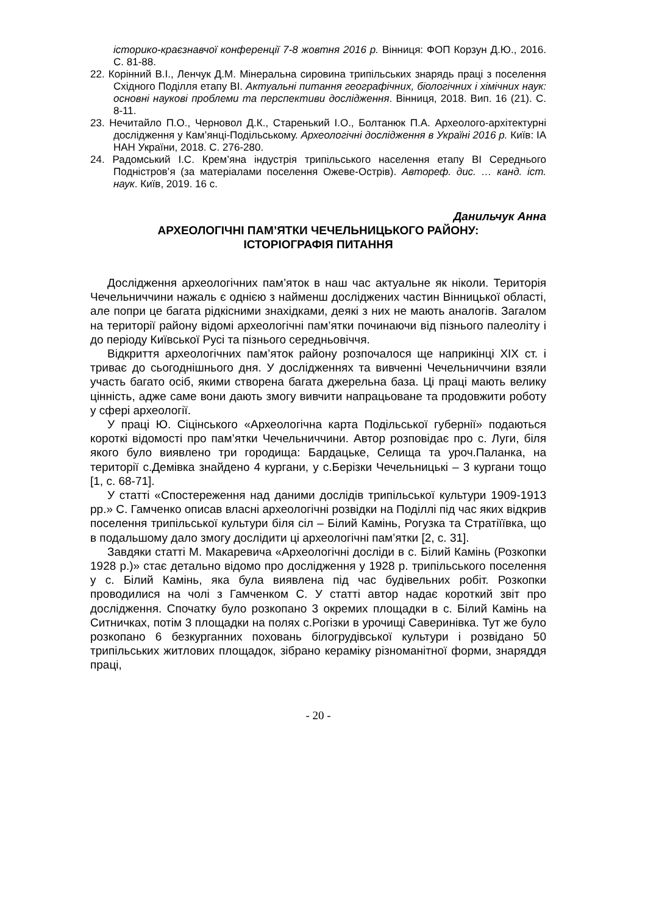історико-краєзнавчої конференції 7-8 жовтня 2016 р. Вінниця: ФОП Корзун Д.Ю., 2016. С. 81-88.
22. Корінний В.І., Ленчук Д.М. Мінеральна сировина трипільських знарядь праці з поселення Східного Поділля етапу BI. Актуальні питання географічних, біологічних і хімічних наук: основні наукові проблеми та перспективи дослідження. Вінниця, 2018. Вип. 16 (21). С. 8-11.
23. Нечитайло П.О., Черновол Д.К., Старенький І.О., Болтанюк П.А. Археолого-архітектурні дослідження у Кам’янці-Подільському. Археологічні дослідження в Україні 2016 р. Київ: ІА НАН України, 2018. С. 276-280.
24. Радомський І.С. Крем’яна індустрія трипільського населення етапу BI Середнього Подністров’я (за матеріалами поселення Ожеве-Острів). Автореф. дис. … канд. іст. наук. Київ, 2019. 16 с.
Данильчук Анна
АРХЕОЛОГІЧНІ ПАМ’ЯТКИ ЧЕЧЕЛЬНИЦЬКОГО РАЙОНУ:
ІСТОРІОГРАФІЯ ПИТАННЯ
Дослідження археологічних пам’яток в наш час актуальне як ніколи. Територія Чечельниччини нажаль є однією з найменш досліджених частин Вінницької області, але попри це багата рідкісними знахідками, деякі з них не мають аналогів. Загалом на території району відомі археологічні пам’ятки починаючи від пізнього палеоліту і до періоду Київської Русі та пізнього середньовіччя.
Відкриття археологічних пам’яток району розпочалося ще наприкінці ХІХ ст. і триває до сьогоднішнього дня. У дослідженнях та вивченні Чечельниччини взяли участь багато осіб, якими створена багата джерельна база. Ці праці мають велику цінність, адже саме вони дають змогу вивчити напрацьоване та продовжити роботу у сфері археології.
У праці Ю. Сіцінського «Археологічна карта Подільської губернії» подаються короткі відомості про пам’ятки Чечельниччини. Автор розповідає про с. Луги, біля якого було виявлено три городища: Бардацьке, Селища та уроч.Паланка, на території с.Демівка знайдено 4 кургани, у с.Берізки Чечельницькі – 3 кургани тощо [1, с. 68-71].
У статті «Спостереження над даними дослідів трипільської культури 1909-1913 рр.» С. Гамченко описав власні археологічні розвідки на Поділлі під час яких відкрив поселення трипільської культури біля сіл – Білий Камінь, Рогузка та Стратіїївка, що в подальшому дало змогу дослідити ці археологічні пам’ятки [2, с. 31].
Завдяки статті М. Макаревича «Археологічні досліди в с. Білий Камінь (Розкопки 1928 р.)» стає детально відомо про дослідження у 1928 р. трипільського поселення у с. Білий Камінь, яка була виявлена під час будівельних робіт. Розкопки проводилися на чолі з Гамченком С. У статті автор надає короткий звіт про дослідження. Спочатку було розкопано 3 окремих площадки в с. Білий Камінь на Ситничках, потім 3 площадки на полях с.Рогізки в урочищі Саверинівка. Тут же було розкопано 6 безкурганних поховань білогрудівської культури і розвідано 50 трипільських житлових площадок, зібрано кераміку різноманітної форми, знаряддя праці,
- 20 -